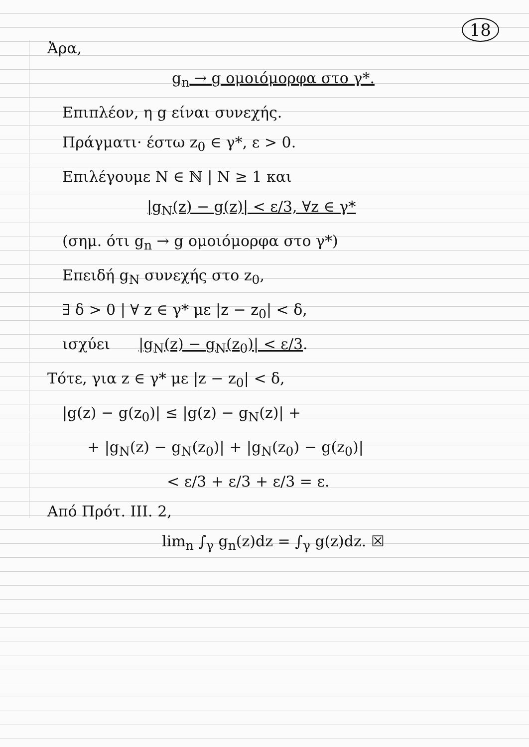18
Ἀρα,
g<sub>n</sub> → g ομοιόμορφα στο γ*.
Επιπλέον, η g είναι συνεχής.
Πράγματι· έστω z<sub>0</sub> ∈ γ*, ε > 0.
Επιλέγουμε N ∈ ℕ | N ≥ 1 και
|g<sub>N</sub>(z) − g(z)| < ε/3, ∀z ∈ γ*
(σημ. ότι g<sub>n</sub> → g ομοιόμορφα στο γ*)
Επειδή g<sub>N</sub> συνεχής στο z<sub>0</sub>,
∃ δ > 0 | ∀ z ∈ γ* με |z − z<sub>0</sub>| < δ,
ισχύει |g<sub>N</sub>(z) − g<sub>N</sub>(z<sub>0</sub>)| < ε/3.
Τότε, για z ∈ γ* με |z − z<sub>0</sub>| < δ,
|g(z) − g(z<sub>0</sub>)| ≤ |g(z) − g<sub>N</sub>(z)| +
+ |g<sub>N</sub>(z) − g<sub>N</sub>(z<sub>0</sub>)| + |g<sub>N</sub>(z<sub>0</sub>) − g(z<sub>0</sub>)|
< ε/3 + ε/3 + ε/3 = ε.
Από Πρότ. III. 2,
lim<sub>n</sub> ∫<sub>γ</sub> g<sub>n</sub>(z)dz = ∫<sub>γ</sub> g(z)dz. ☒